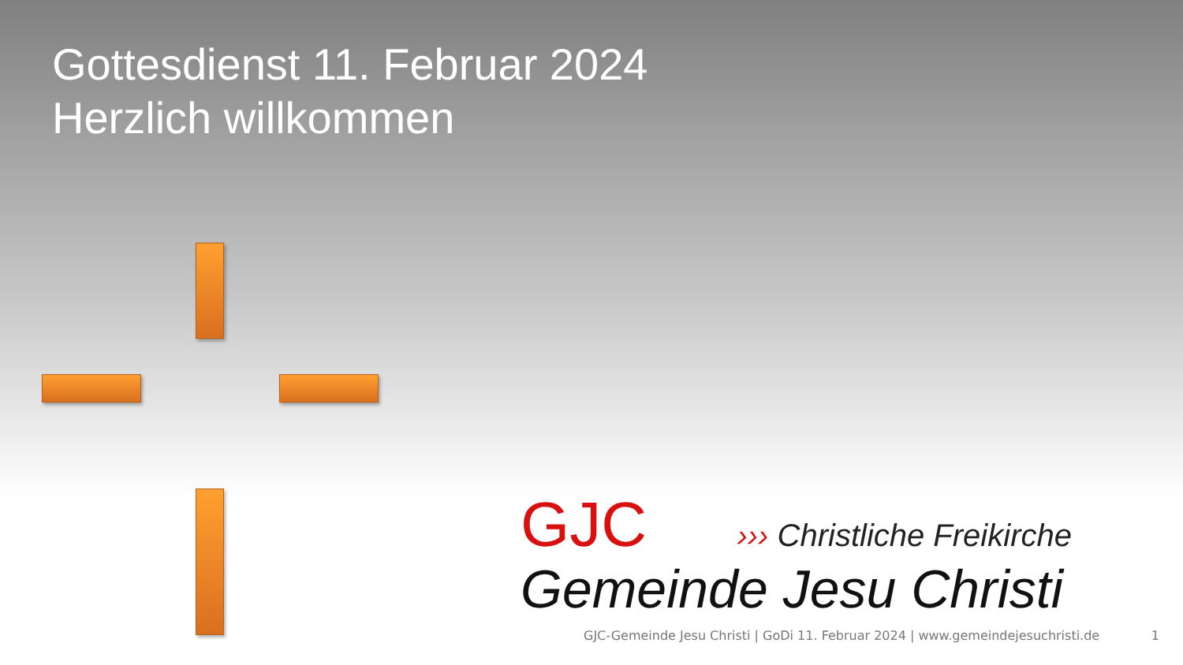Gottesdienst 11. Februar 2024
Herzlich willkommen
GJC ››› Christliche Freikirche
Gemeinde Jesu Christi
GJC-Gemeinde Jesu Christi | GoDi 11. Februar 2024 | www.gemeindejesuchristi.de 1